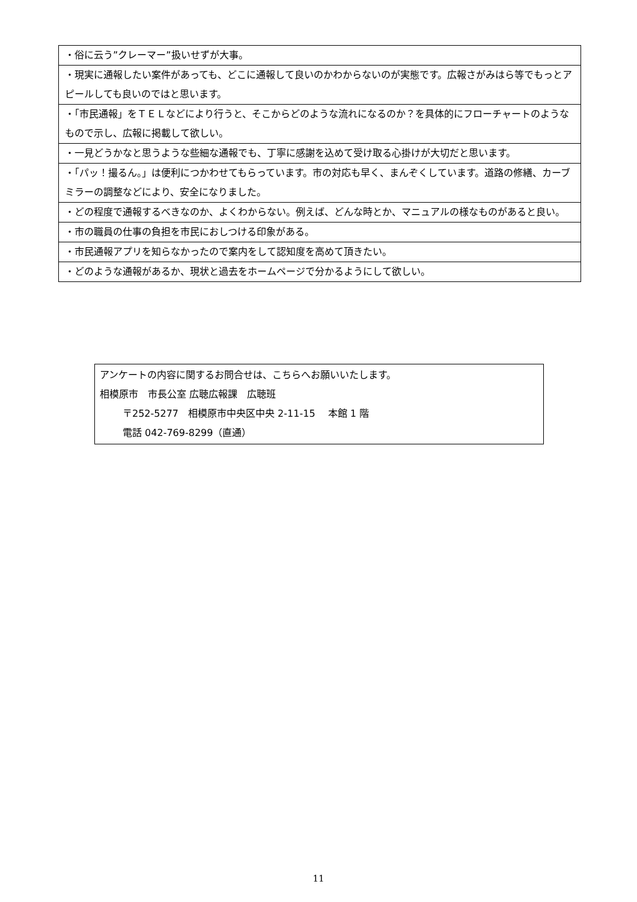| ・俗に云う”クレーマー”扱いせずが大事。 |
| ・現実に通報したい案件があっても、どこに通報して良いのかわからないのが実態です。広報さがみはら等でもっとアピールしても良いのではと思います。 |
| ・「市民通報」をＴＥＬなどにより行うと、そこからどのような流れになるのか？を具体的にフローチャートのようなもので示し、広報に掲載して欲しい。 |
| ・一見どうかなと思うような些細な通報でも、丁寧に感謝を込めて受け取る心掛けが大切だと思います。 |
| ・「パッ！撮るん。」は便利につかわせてもらっています。市の対応も早く、まんぞくしています。道路の修繕、カーブミラーの調整などにより、安全になりました。 |
| ・どの程度で通報するべきなのか、よくわからない。例えば、どんな時とか、マニュアルの様なものがあると良い。 |
| ・市の職員の仕事の負担を市民におしつける印象がある。 |
| ・市民通報アプリを知らなかったので案内をして認知度を高めて頂きたい。 |
| ・どのような通報があるか、現状と過去をホームページで分かるようにして欲しい。 |
アンケートの内容に関するお問合せは、こちらへお願いいたします。
相模原市　市長公室 広聴広報課　広聴班
〒252-5277　相模原市中央区中央 2-11-15　 本館 1 階
電話 042-769-8299（直通）
11